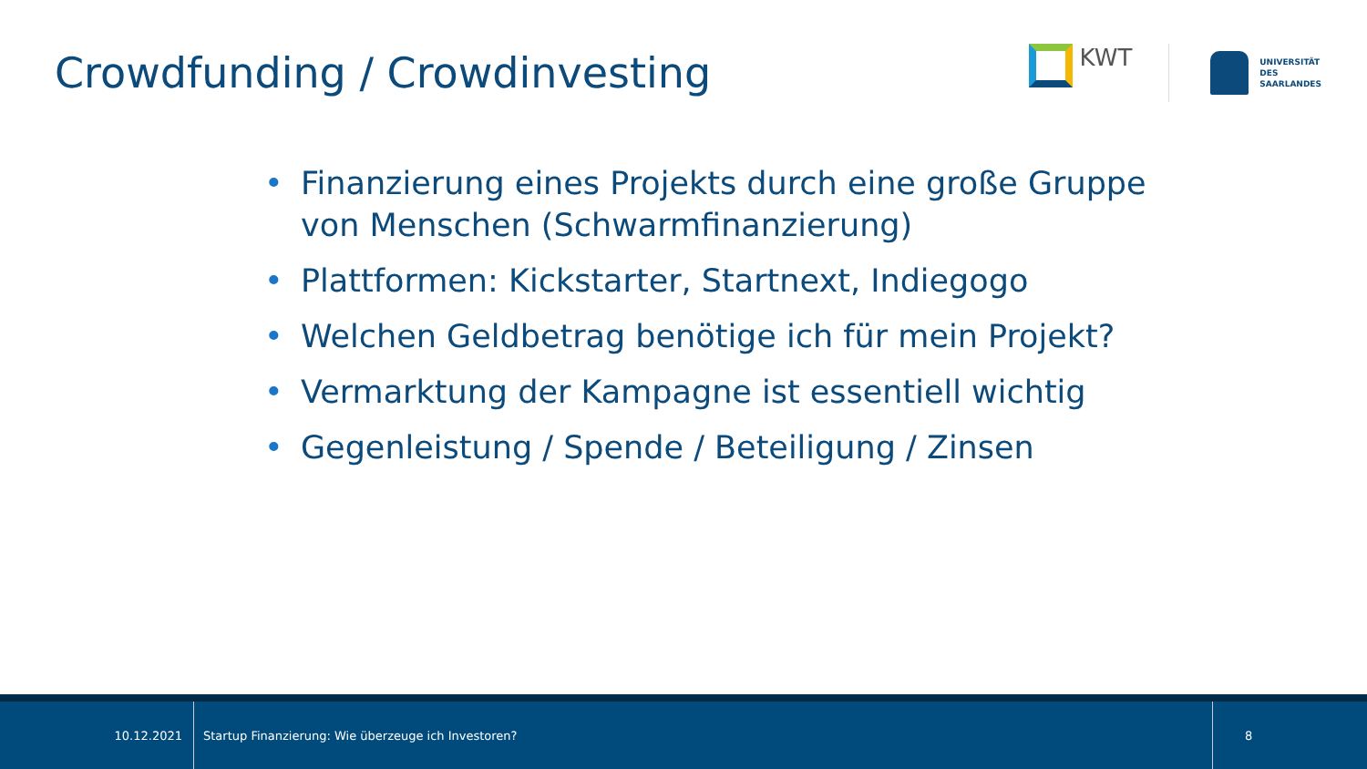Crowdfunding / Crowdinvesting
KWT
UNIVERSITÄT
DES
SAARLANDES
• Finanzierung eines Projekts durch eine große Gruppe von Menschen (Schwarmfinanzierung)
• Plattformen: Kickstarter, Startnext, Indiegogo
• Welchen Geldbetrag benötige ich für mein Projekt?
• Vermarktung der Kampagne ist essentiell wichtig
• Gegenleistung / Spende / Beteiligung / Zinsen
10.12.2021
Startup Finanzierung: Wie überzeuge ich Investoren?
8